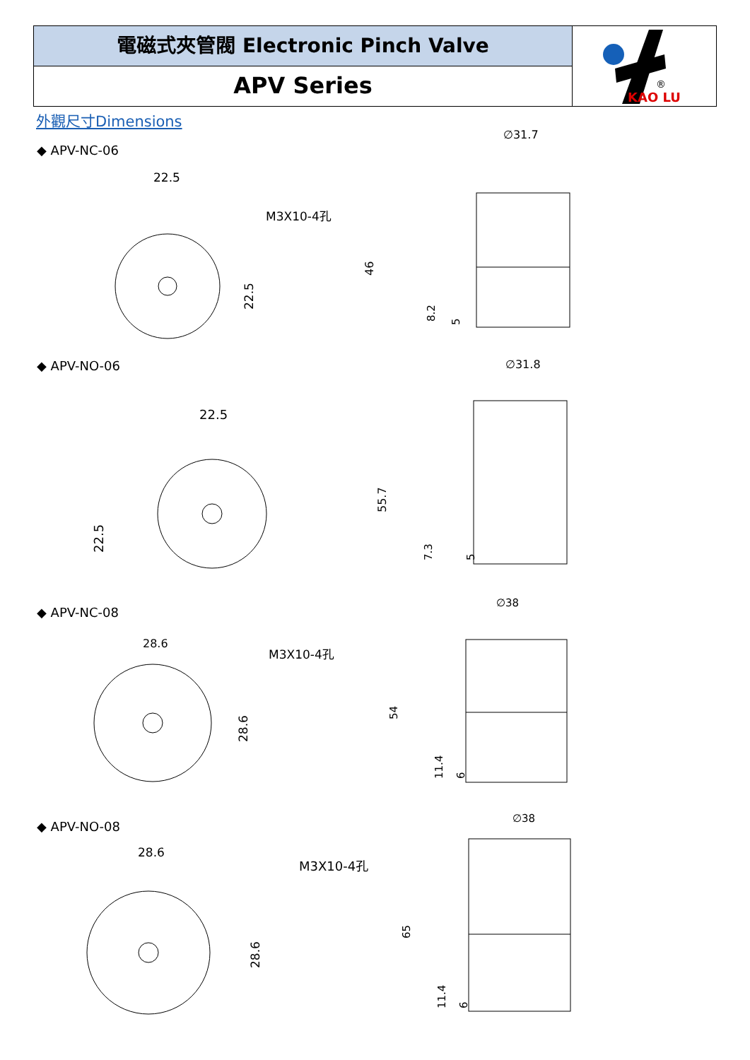電磁式夾管閥 Electronic Pinch Valve
APV Series
KAO LU
®
外觀尺寸Dimensions
◆ APV-NC-06
◆ APV-NO-06
◆ APV-NC-08
◆ APV-NO-08
22.5
M3X10-4孔
22.5
∅31.7
46
22.5
22.5
∅31.8
55.7
28.6
M3X10-4孔
28.6
∅38
54
28.6
M3X10-4孔
28.6
∅38
65
8.2
5
7.3
5
11.4
6
11.4
6